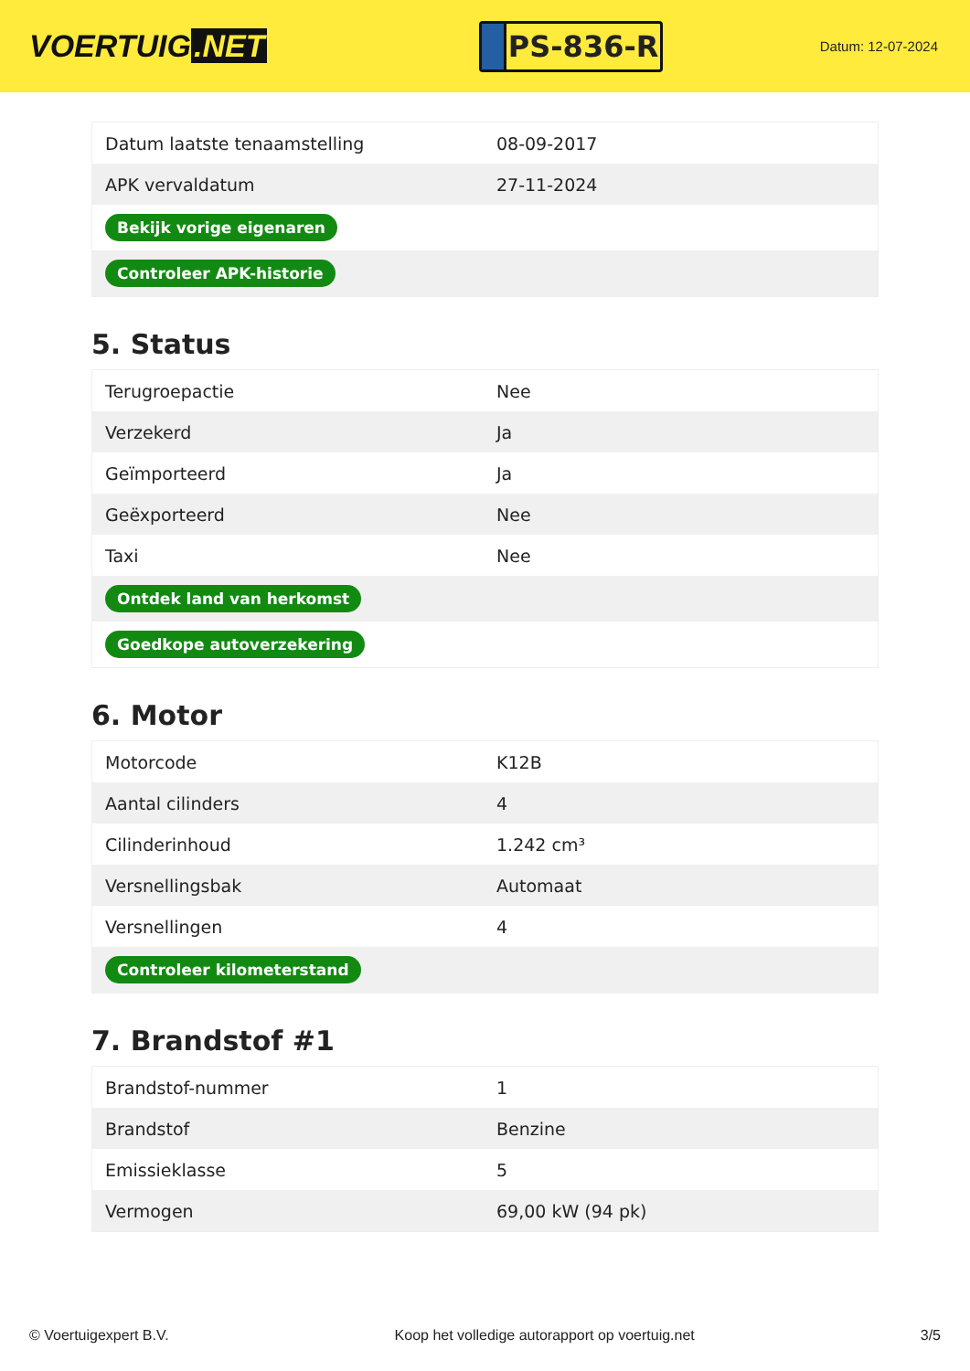VOERTUIG.NET
PS-836-R
Datum: 12-07-2024
| Datum laatste tenaamstelling | 08-09-2017 |
| APK vervaldatum | 27-11-2024 |
| Bekijk vorige eigenaren | |
| Controleer APK-historie | |
5. Status
| Terugroepactie | Nee |
| Verzekerd | Ja |
| Geïmporteerd | Ja |
| Geëxporteerd | Nee |
| Taxi | Nee |
| Ontdek land van herkomst | |
| Goedkope autoverzekering | |
6. Motor
| Motorcode | K12B |
| Aantal cilinders | 4 |
| Cilinderinhoud | 1.242 cm³ |
| Versnellingsbak | Automaat |
| Versnellingen | 4 |
| Controleer kilometerstand | |
7. Brandstof #1
| Brandstof-nummer | 1 |
| Brandstof | Benzine |
| Emissieklasse | 5 |
| Vermogen | 69,00 kW (94 pk) |
© Voertuigexpert B.V. Koop het volledige autorapport op voertuig.net 3/5